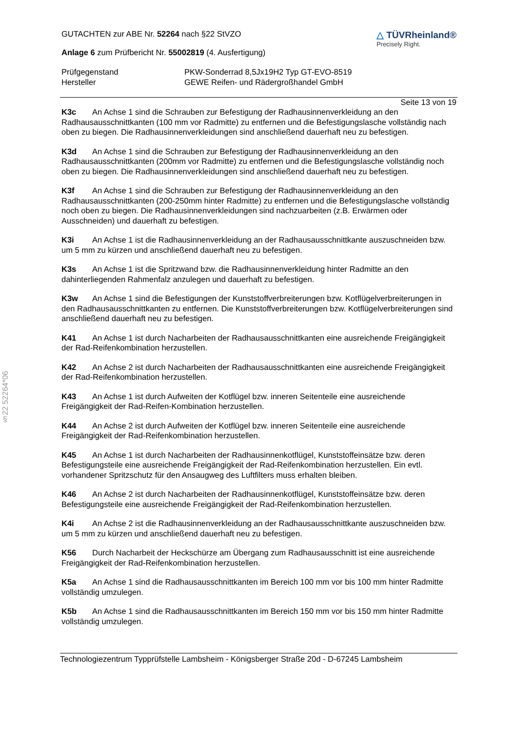§22 52264*06
GUTACHTEN zur ABE Nr. 52264 nach §22 StVZO
Anlage 6 zum Prüfbericht Nr. 55002819 (4. Ausfertigung)
△ TÜVRheinland®
Precisely Right.
Prüfgegenstand PKW-Sonderrad 8,5Jx19H2 Typ GT-EVO-8519
Hersteller GEWE Reifen- und Rädergroßhandel GmbH
Seite 13 von 19
K3c An Achse 1 sind die Schrauben zur Befestigung der Radhausinnenverkleidung an den Radhausausschnittkanten (100 mm vor Radmitte) zu entfernen und die Befestigungslasche vollständig nach oben zu biegen. Die Radhausinnenverkleidungen sind anschließend dauerhaft neu zu befestigen.
K3d An Achse 1 sind die Schrauben zur Befestigung der Radhausinnenverkleidung an den Radhausausschnittkanten (200mm vor Radmitte) zu entfernen und die Befestigungslasche vollständig noch oben zu biegen. Die Radhausinnenverkleidungen sind anschließend dauerhaft neu zu befestigen.
K3f An Achse 1 sind die Schrauben zur Befestigung der Radhausinnenverkleidung an den Radhausausschnittkanten (200-250mm hinter Radmitte) zu entfernen und die Befestigungslasche vollständig noch oben zu biegen. Die Radhausinnenverkleidungen sind nachzuarbeiten (z.B. Erwärmen oder Ausschneiden) und dauerhaft zu befestigen.
K3i An Achse 1 ist die Radhausinnenverkleidung an der Radhausausschnittkante auszuschneiden bzw. um 5 mm zu kürzen und anschließend dauerhaft neu zu befestigen.
K3s An Achse 1 ist die Spritzwand bzw. die Radhausinnenverkleidung hinter Radmitte an den dahinterliegenden Rahmenfalz anzulegen und dauerhaft zu befestigen.
K3w An Achse 1 sind die Befestigungen der Kunststoffverbreiterungen bzw. Kotflügelverbreiterungen in den Radhausausschnittkanten zu entfernen. Die Kunststoffverbreiterungen bzw. Kotflügelverbreiterungen sind anschließend dauerhaft neu zu befestigen.
K41 An Achse 1 ist durch Nacharbeiten der Radhausausschnittkanten eine ausreichende Freigängigkeit der Rad-Reifenkombination herzustellen.
K42 An Achse 2 ist durch Nacharbeiten der Radhausausschnittkanten eine ausreichende Freigängigkeit der Rad-Reifenkombination herzustellen.
K43 An Achse 1 ist durch Aufweiten der Kotflügel bzw. inneren Seitenteile eine ausreichende Freigängigkeit der Rad-Reifen-Kombination herzustellen.
K44 An Achse 2 ist durch Aufweiten der Kotflügel bzw. inneren Seitenteile eine ausreichende Freigängigkeit der Rad-Reifenkombination herzustellen.
K45 An Achse 1 ist durch Nacharbeiten der Radhausinnenkotflügel, Kunststoffeinsätze bzw. deren Befestigungsteile eine ausreichende Freigängigkeit der Rad-Reifenkombination herzustellen. Ein evtl. vorhandener Spritzschutz für den Ansaugweg des Luftfilters muss erhalten bleiben.
K46 An Achse 2 ist durch Nacharbeiten der Radhausinnenkotflügel, Kunststoffeinsätze bzw. deren Befestigungsteile eine ausreichende Freigängigkeit der Rad-Reifenkombination herzustellen.
K4i An Achse 2 ist die Radhausinnenverkleidung an der Radhausausschnittkante auszuschneiden bzw. um 5 mm zu kürzen und anschließend dauerhaft neu zu befestigen.
K56 Durch Nacharbeit der Heckschürze am Übergang zum Radhausausschnitt ist eine ausreichende Freigängigkeit der Rad-Reifenkombination herzustellen.
K5a An Achse 1 sind die Radhausausschnittkanten im Bereich 100 mm vor bis 100 mm hinter Radmitte vollständig umzulegen.
K5b An Achse 1 sind die Radhausausschnittkanten im Bereich 150 mm vor bis 150 mm hinter Radmitte vollständig umzulegen.
Technologiezentrum Typprüfstelle Lambsheim - Königsberger Straße 20d - D-67245 Lambsheim